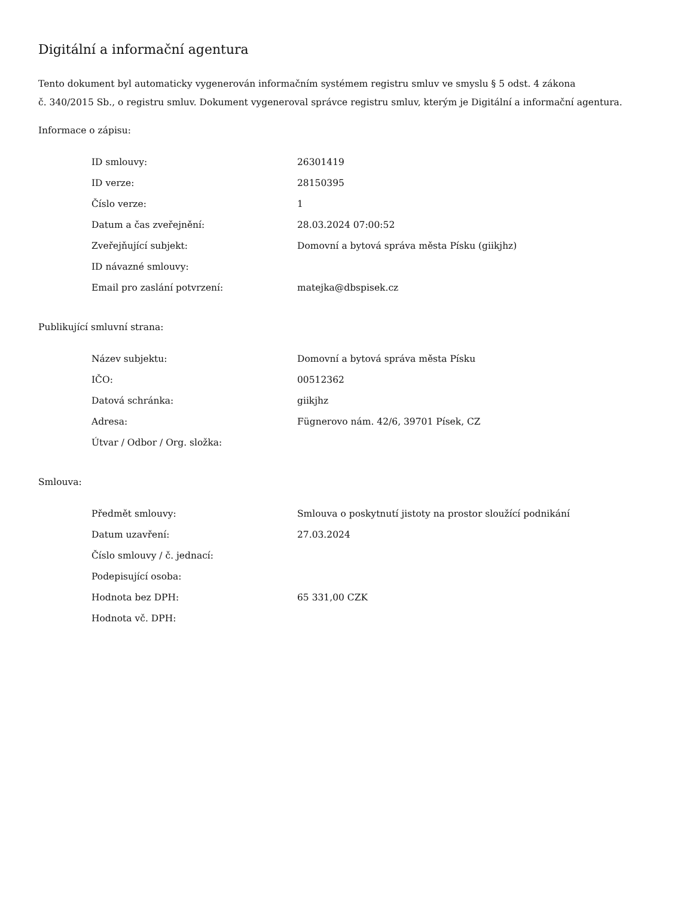Digitální a informační agentura
Tento dokument byl automaticky vygenerován informačním systémem registru smluv ve smyslu § 5 odst. 4 zákona
č. 340/2015 Sb., o registru smluv. Dokument vygeneroval správce registru smluv, kterým je Digitální a informační agentura.
Informace o zápisu:
| ID smlouvy: | 26301419 |
| ID verze: | 28150395 |
| Číslo verze: | 1 |
| Datum a čas zveřejnění: | 28.03.2024 07:00:52 |
| Zveřejňující subjekt: | Domovní a bytová správa města Písku (giikjhz) |
| ID návazné smlouvy: | |
| Email pro zaslání potvrzení: | matejka@dbspisek.cz |
Publikující smluvní strana:
| Název subjektu: | Domovní a bytová správa města Písku |
| IČO: | 00512362 |
| Datová schránka: | giikjhz |
| Adresa: | Fügnerovo nám. 42/6, 39701 Písek, CZ |
| Útvar / Odbor / Org. složka: | |
Smlouva:
| Předmět smlouvy: | Smlouva o poskytnutí jistoty na prostor sloužící podnikání |
| Datum uzavření: | 27.03.2024 |
| Číslo smlouvy / č. jednací: | |
| Podepisující osoba: | |
| Hodnota bez DPH: | 65 331,00 CZK |
| Hodnota vč. DPH: | |